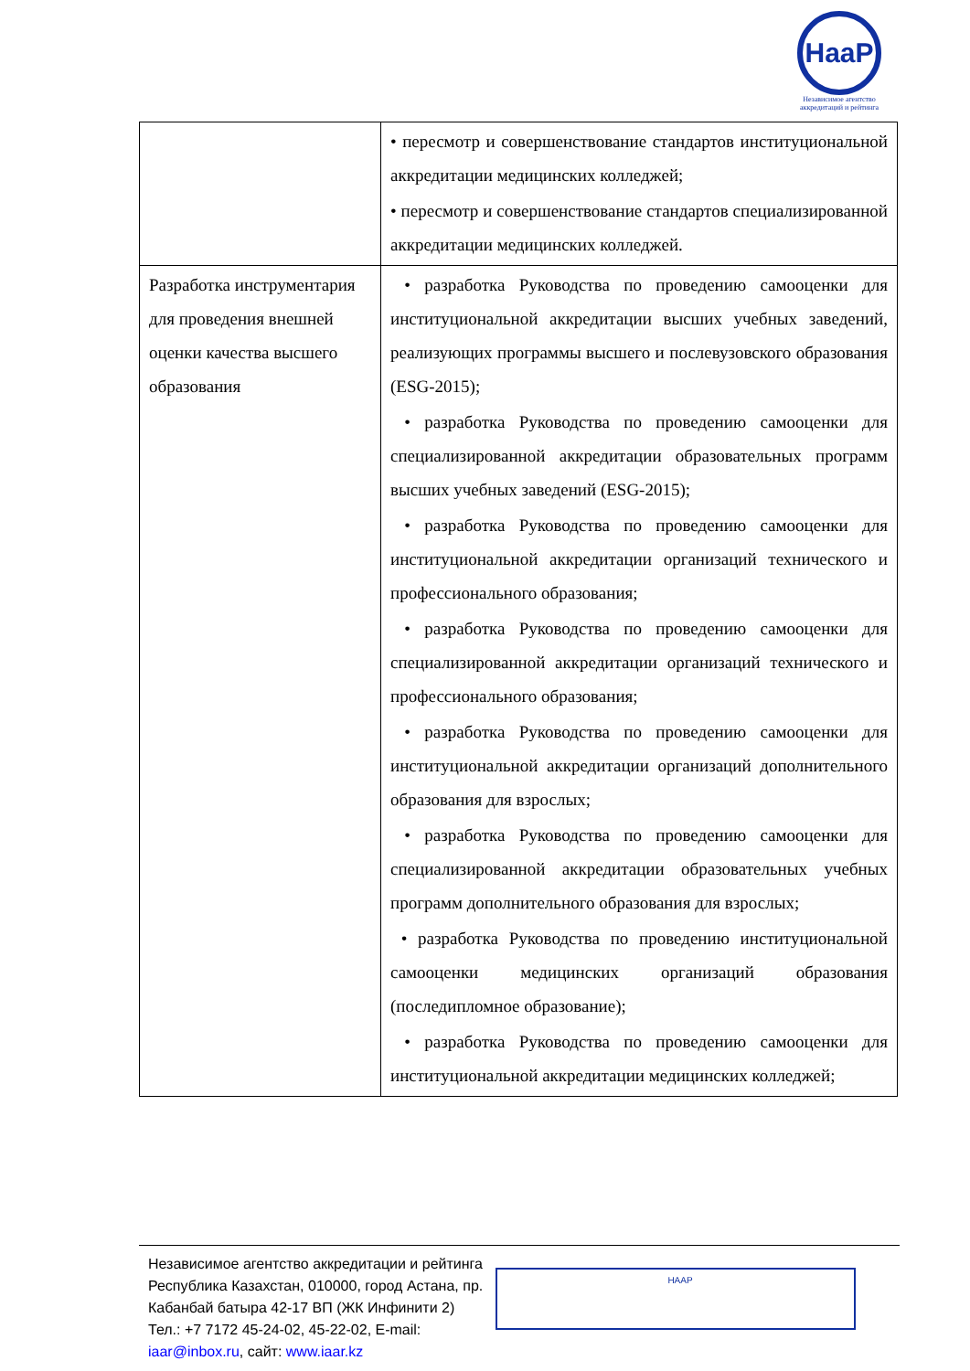НааР
Независимое агентство
аккредитаций и рейтинга
| | • пересмотр и совершенствование стандартов институциональной аккредитации медицинских колледжей; • пересмотр и совершенствование стандартов специализированной аккредитации медицинских колледжей. |
| Разработка инструментария для проведения внешней оценки качества высшего образования | • разработка Руководства по проведению самооценки для институциональной аккредитации высших учебных заведений, реализующих программы высшего и послевузовского образования (ESG-2015); • разработка Руководства по проведению самооценки для специализированной аккредитации образовательных программ высших учебных заведений (ESG-2015); • разработка Руководства по проведению самооценки для институциональной аккредитации организаций технического и профессионального образования; • разработка Руководства по проведению самооценки для специализированной аккредитации организаций технического и профессионального образования; • разработка Руководства по проведению самооценки для институциональной аккредитации организаций дополнительного образования для взрослых; • разработка Руководства по проведению самооценки для специализированной аккредитации образовательных учебных программ дополнительного образования для взрослых; • разработка Руководства по проведению институциональной самооценки медицинских организаций образования (последипломное образование); • разработка Руководства по проведению самооценки для институциональной аккредитации медицинских колледжей; |
Независимое агентство аккредитации и рейтинга
Республика Казахстан, 010000, город Астана, пр. Кабанбай батыра 42-17 ВП (ЖК Инфинити 2)
Тел.: +7 7172 45-24-02, 45-22-02, E-mail: iaar@inbox.ru, сайт: www.iaar.kz
НААР